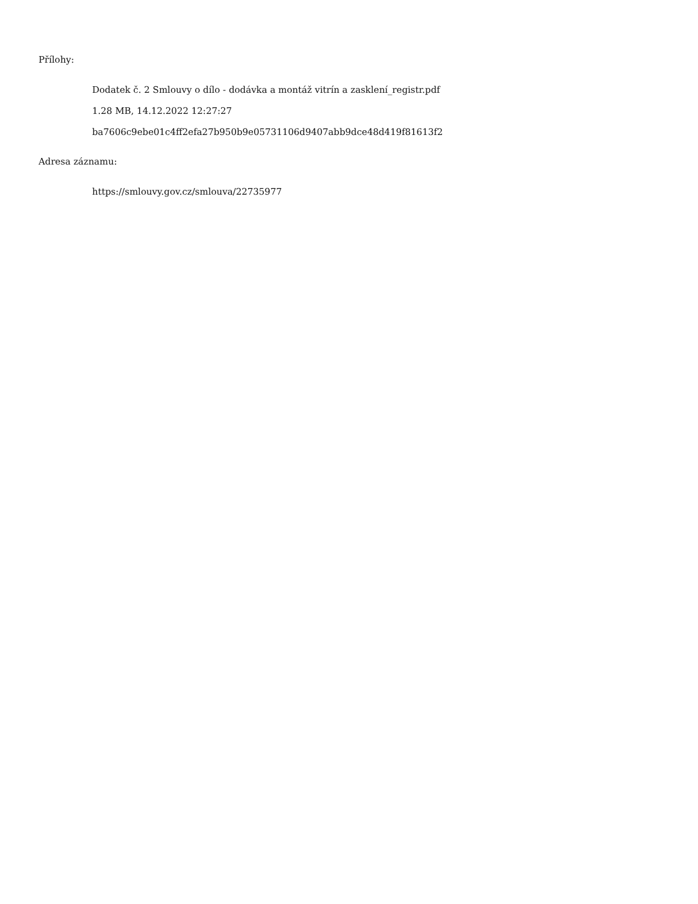Přílohy:
Dodatek č. 2 Smlouvy o dílo - dodávka a montáž vitrín a zasklení_registr.pdf
1.28 MB, 14.12.2022 12:27:27
ba7606c9ebe01c4ff2efa27b950b9e05731106d9407abb9dce48d419f81613f2
Adresa záznamu:
https://smlouvy.gov.cz/smlouva/22735977